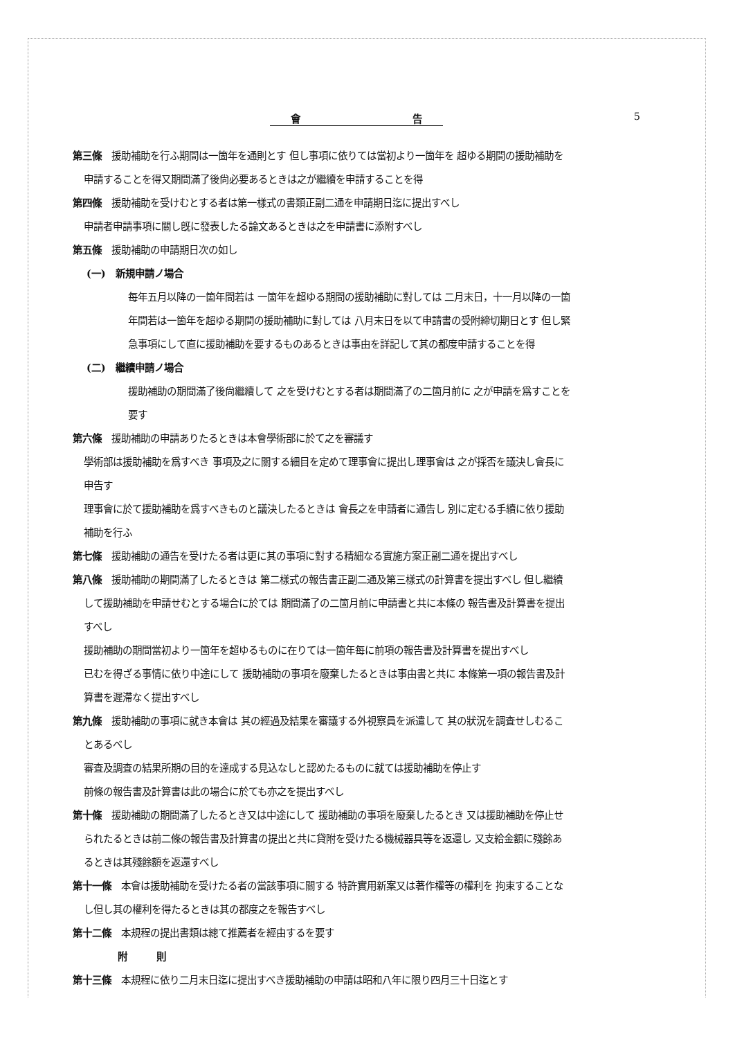會 告 5
第三條　援助補助を行ふ期間は一箇年を通則とす 但し事項に依りては當初より一箇年を 超ゆる期間の援助補助を
申請することを得又期間滿了後尙必要あるときは之が繼續を申請することを得
第四條　援助補助を受けむとする者は第一樣式の書類正副二通を申請期日迄に提出すべし
申請者申請事項に關し旣に發表したる論文あるときは之を申請書に添附すべし
第五條　援助補助の申請期日次の如し
(一)　新規申請ノ場合
每年五月以降の一箇年間若は 一箇年を超ゆる期間の援助補助に對しては 二月末日，十一月以降の一箇
年間若は一箇年を超ゆる期間の援助補助に對しては 八月末日を以て申請書の受附締切期日とす 但し緊
急事項にして直に援助補助を要するものあるときは事由を詳記して其の都度申請することを得
(二)　繼續申請ノ場合
援助補助の期間滿了後尙繼續して 之を受けむとする者は期間滿了の二箇月前に 之が申請を爲すことを
要す
第六條　援助補助の申請ありたるときは本會學術部に於て之を審議す
學術部は援助補助を爲すべき 事項及之に關する細目を定めて理事會に提出し理事會は 之が採否を議決し會長に
申告す
理事會に於て援助補助を爲すべきものと議決したるときは 會長之を申請者に通告し 別に定むる手續に依り援助
補助を行ふ
第七條　援助補助の通告を受けたる者は更に其の事項に對する精細なる實施方案正副二通を提出すべし
第八條　援助補助の期間滿了したるときは 第二樣式の報告書正副二通及第三樣式の計算書を提出すべし 但し繼續
して援助補助を申請せむとする場合に於ては 期間滿了の二箇月前に申請書と共に本條の 報告書及計算書を提出
すべし
援助補助の期間當初より一箇年を超ゆるものに在りては一箇年每に前項の報告書及計算書を提出すべし
已むを得ざる事情に依り中途にして 援助補助の事項を廢棄したるときは事由書と共に 本條第一項の報告書及計
算書を遲滯なく提出すべし
第九條　援助補助の事項に就き本會は 其の經過及結果を審議する外視察員を派遣して 其の狀況を調査せしむるこ
とあるべし
審査及調査の結果所期の目的を達成する見込なしと認めたるものに就ては援助補助を停止す
前條の報告書及計算書は此の場合に於ても亦之を提出すべし
第十條　援助補助の期間滿了したるとき又は中途にして 援助補助の事項を廢棄したるとき 又は援助補助を停止せ
られたるときは前二條の報告書及計算書の提出と共に貸附を受けたる機械器具等を返還し 又支給金額に殘餘あ
るときは其殘餘額を返還すべし
第十一條　本會は援助補助を受けたる者の當該事項に關する 特許實用新案又は著作權等の權利を 拘束することな
し但し其の權利を得たるときは其の都度之を報告すべし
第十二條　本規程の提出書類は總て推薦者を經由するを要す
附　　　則
第十三條　本規程に依り二月末日迄に提出すべき援助補助の申請は昭和八年に限り四月三十日迄とす